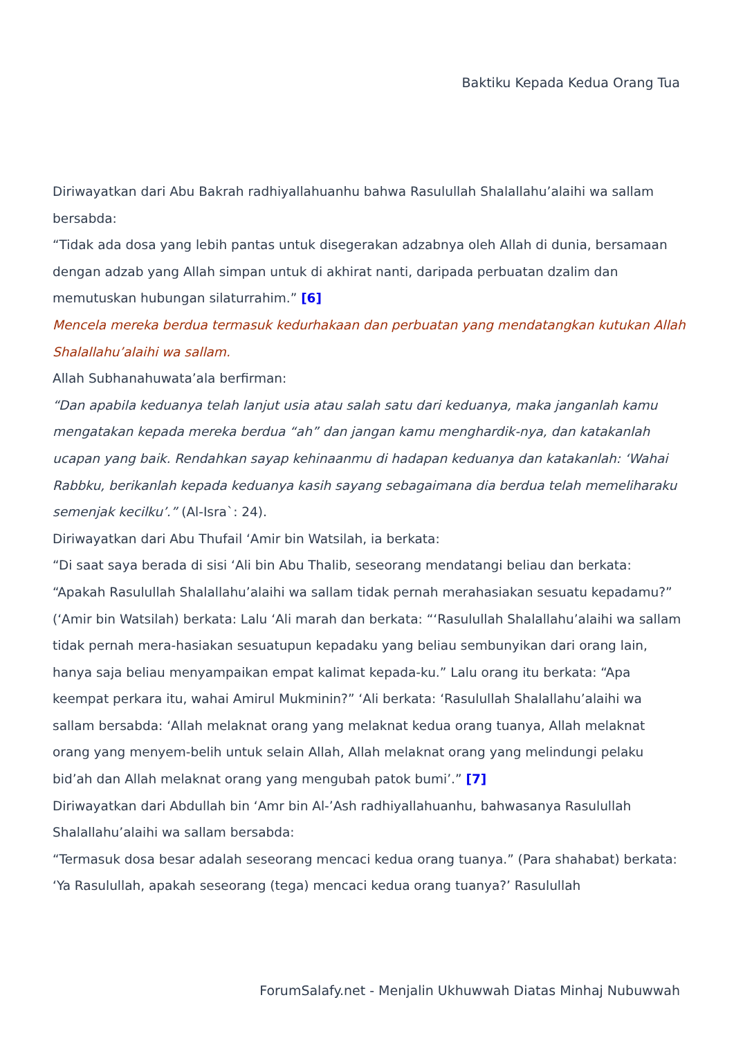Baktiku Kepada Kedua Orang Tua
Diriwayatkan dari Abu Bakrah radhiyallahuanhu bahwa Rasulullah Shalallahu’alaihi wa sallam bersabda:
“Tidak ada dosa yang lebih pantas untuk disegerakan adzabnya oleh Allah di dunia, bersamaan dengan adzab yang Allah simpan untuk di akhirat nanti, daripada perbuatan dzalim dan memutuskan hubungan silaturrahim.” [6]
Mencela mereka berdua termasuk kedurhakaan dan perbuatan yang mendatangkan kutukan Allah Shalallahu’alaihi wa sallam.
Allah Subhanahuwata’ala berfirman:
“Dan apabila keduanya telah lanjut usia atau salah satu dari keduanya, maka janganlah kamu mengatakan kepada mereka berdua “ah” dan jangan kamu menghardik-nya, dan katakanlah ucapan yang baik. Rendahkan sayap kehinaanmu di hadapan keduanya dan katakanlah: ‘Wahai Rabbku, berikanlah kepada keduanya kasih sayang sebagaimana dia berdua telah memeliharaku semenjak kecilku’.” (Al-Isra`: 24).
Diriwayatkan dari Abu Thufail ‘Amir bin Watsilah, ia berkata:
“Di saat saya berada di sisi ‘Ali bin Abu Thalib, seseorang mendatangi beliau dan berkata: “Apakah Rasulullah Shalallahu’alaihi wa sallam tidak pernah merahasiakan sesuatu kepadamu?” (‘Amir bin Watsilah) berkata: Lalu ‘Ali marah dan berkata: “‘Rasulullah Shalallahu’alaihi wa sallam tidak pernah mera-hasiakan sesuatupun kepadaku yang beliau sembunyikan dari orang lain, hanya saja beliau menyampaikan empat kalimat kepada-ku.” Lalu orang itu berkata: “Apa keempat perkara itu, wahai Amirul Mukminin?” ‘Ali berkata: ‘Rasulullah Shalallahu’alaihi wa sallam bersabda: ‘Allah melaknat orang yang melaknat kedua orang tuanya, Allah melaknat orang yang menyem-belih untuk selain Allah, Allah melaknat orang yang melindungi pelaku bid’ah dan Allah melaknat orang yang mengubah patok bumi’.” [7]
Diriwayatkan dari Abdullah bin ‘Amr bin Al-’Ash radhiyallahuanhu, bahwasanya Rasulullah Shalallahu’alaihi wa sallam bersabda:
“Termasuk dosa besar adalah seseorang mencaci kedua orang tuanya.” (Para shahabat) berkata: ‘Ya Rasulullah, apakah seseorang (tega) mencaci kedua orang tuanya?’ Rasulullah
ForumSalafy.net - Menjalin Ukhuwwah Diatas Minhaj Nubuwwah